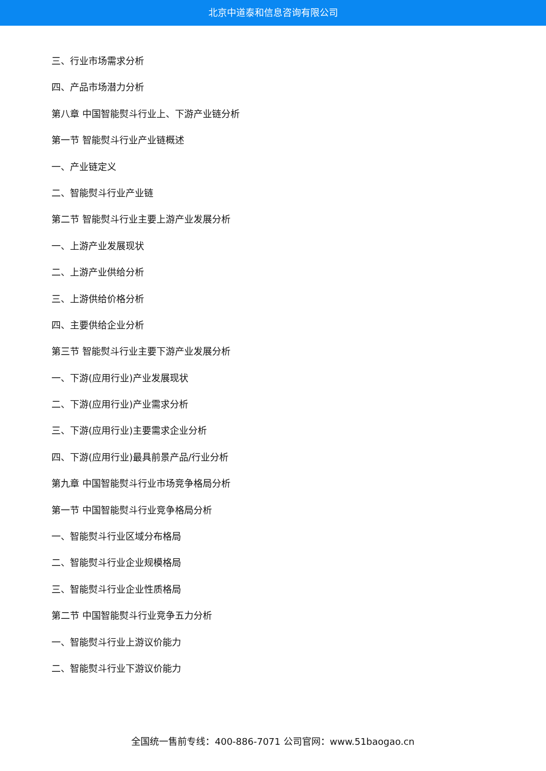北京中道泰和信息咨询有限公司
三、行业市场需求分析
四、产品市场潜力分析
第八章 中国智能熨斗行业上、下游产业链分析
第一节 智能熨斗行业产业链概述
一、产业链定义
二、智能熨斗行业产业链
第二节 智能熨斗行业主要上游产业发展分析
一、上游产业发展现状
二、上游产业供给分析
三、上游供给价格分析
四、主要供给企业分析
第三节 智能熨斗行业主要下游产业发展分析
一、下游(应用行业)产业发展现状
二、下游(应用行业)产业需求分析
三、下游(应用行业)主要需求企业分析
四、下游(应用行业)最具前景产品/行业分析
第九章 中国智能熨斗行业市场竞争格局分析
第一节 中国智能熨斗行业竞争格局分析
一、智能熨斗行业区域分布格局
二、智能熨斗行业企业规模格局
三、智能熨斗行业企业性质格局
第二节 中国智能熨斗行业竞争五力分析
一、智能熨斗行业上游议价能力
二、智能熨斗行业下游议价能力
全国统一售前专线：400-886-7071 公司官网：www.51baogao.cn